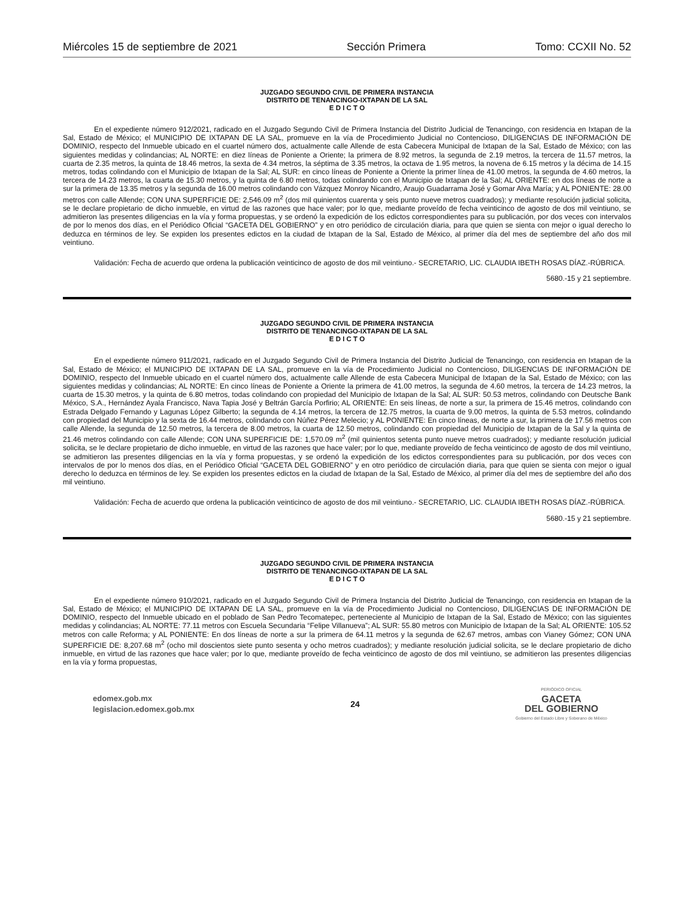Miércoles 15 de septiembre de 2021 Sección Primera Tomo: CCXII No. 52
JUZGADO SEGUNDO CIVIL DE PRIMERA INSTANCIA
DISTRITO DE TENANCINGO-IXTAPAN DE LA SAL
E D I C T O
En el expediente número 912/2021, radicado en el Juzgado Segundo Civil de Primera Instancia del Distrito Judicial de Tenancingo, con residencia en Ixtapan de la Sal, Estado de México; el MUNICIPIO DE IXTAPAN DE LA SAL, promueve en la vía de Procedimiento Judicial no Contencioso, DILIGENCIAS DE INFORMACIÓN DE DOMINIO, respecto del Inmueble ubicado en el cuartel número dos, actualmente calle Allende de esta Cabecera Municipal de Ixtapan de la Sal, Estado de México; con las siguientes medidas y colindancias; AL NORTE: en diez líneas de Poniente a Oriente; la primera de 8.92 metros, la segunda de 2.19 metros, la tercera de 11.57 metros, la cuarta de 2.35 metros, la quinta de 18.46 metros, la sexta de 4.34 metros, la séptima de 3.35 metros, la octava de 1.95 metros, la novena de 6.15 metros y la décima de 14.15 metros, todas colindando con el Municipio de Ixtapan de la Sal; AL SUR: en cinco líneas de Poniente a Oriente la primer línea de 41.00 metros, la segunda de 4.60 metros, la tercera de 14.23 metros, la cuarta de 15.30 metros, y la quinta de 6.80 metros, todas colindando con el Municipio de Ixtapan de la Sal; AL ORIENTE: en dos líneas de norte a sur la primera de 13.35 metros y la segunda de 16.00 metros colindando con Vázquez Monroy Nicandro, Araujo Guadarrama José y Gomar Alva María; y AL PONIENTE: 28.00 metros con calle Allende; CON UNA SUPERFICIE DE: 2,546.09 m<sup>2</sup> (dos mil quinientos cuarenta y seis punto nueve metros cuadrados); y mediante resolución judicial solicita, se le declare propietario de dicho inmueble, en virtud de las razones que hace valer; por lo que, mediante proveído de fecha veinticinco de agosto de dos mil veintiuno, se admitieron las presentes diligencias en la vía y forma propuestas, y se ordenó la expedición de los edictos correspondientes para su publicación, por dos veces con intervalos de por lo menos dos días, en el Periódico Oficial “GACETA DEL GOBIERNO” y en otro periódico de circulación diaria, para que quien se sienta con mejor o igual derecho lo deduzca en términos de ley. Se expiden los presentes edictos en la ciudad de Ixtapan de la Sal, Estado de México, al primer día del mes de septiembre del año dos mil veintiuno.
Validación: Fecha de acuerdo que ordena la publicación veinticinco de agosto de dos mil veintiuno.- SECRETARIO, LIC. CLAUDIA IBETH ROSAS DÍAZ.-RÚBRICA.
5680.-15 y 21 septiembre.
JUZGADO SEGUNDO CIVIL DE PRIMERA INSTANCIA
DISTRITO DE TENANCINGO-IXTAPAN DE LA SAL
E D I C T O
En el expediente número 911/2021, radicado en el Juzgado Segundo Civil de Primera Instancia del Distrito Judicial de Tenancingo, con residencia en Ixtapan de la Sal, Estado de México; el MUNICIPIO DE IXTAPAN DE LA SAL, promueve en la vía de Procedimiento Judicial no Contencioso, DILIGENCIAS DE INFORMACIÓN DE DOMINIO, respecto del Inmueble ubicado en el cuartel número dos, actualmente calle Allende de esta Cabecera Municipal de Ixtapan de la Sal, Estado de México; con las siguientes medidas y colindancias; AL NORTE: En cinco líneas de Poniente a Oriente la primera de 41.00 metros, la segunda de 4.60 metros, la tercera de 14.23 metros, la cuarta de 15.30 metros, y la quinta de 6.80 metros, todas colindando con propiedad del Municipio de Ixtapan de la Sal; AL SUR: 50.53 metros, colindando con Deutsche Bank México, S.A., Hernández Ayala Francisco, Nava Tapia José y Beltrán García Porfirio; AL ORIENTE: En seis líneas, de norte a sur, la primera de 15.46 metros, colindando con Estrada Delgado Fernando y Lagunas López Gilberto; la segunda de 4.14 metros, la tercera de 12.75 metros, la cuarta de 9.00 metros, la quinta de 5.53 metros, colindando con propiedad del Municipio y la sexta de 16.44 metros, colindando con Núñez Pérez Melecio; y AL PONIENTE: En cinco líneas, de norte a sur, la primera de 17.56 metros con calle Allende, la segunda de 12.50 metros, la tercera de 8.00 metros, la cuarta de 12.50 metros, colindando con propiedad del Municipio de Ixtapan de la Sal y la quinta de 21.46 metros colindando con calle Allende; CON UNA SUPERFICIE DE: 1,570.09 m<sup>2</sup> (mil quinientos setenta punto nueve metros cuadrados); y mediante resolución judicial solicita, se le declare propietario de dicho inmueble, en virtud de las razones que hace valer; por lo que, mediante proveído de fecha veinticinco de agosto de dos mil veintiuno, se admitieron las presentes diligencias en la vía y forma propuestas, y se ordenó la expedición de los edictos correspondientes para su publicación, por dos veces con intervalos de por lo menos dos días, en el Periódico Oficial “GACETA DEL GOBIERNO” y en otro periódico de circulación diaria, para que quien se sienta con mejor o igual derecho lo deduzca en términos de ley. Se expiden los presentes edictos en la ciudad de Ixtapan de la Sal, Estado de México, al primer día del mes de septiembre del año dos mil veintiuno.
Validación: Fecha de acuerdo que ordena la publicación veinticinco de agosto de dos mil veintiuno.- SECRETARIO, LIC. CLAUDIA IBETH ROSAS DÍAZ.-RÚBRICA.
5680.-15 y 21 septiembre.
JUZGADO SEGUNDO CIVIL DE PRIMERA INSTANCIA
DISTRITO DE TENANCINGO-IXTAPAN DE LA SAL
E D I C T O
En el expediente número 910/2021, radicado en el Juzgado Segundo Civil de Primera Instancia del Distrito Judicial de Tenancingo, con residencia en Ixtapan de la Sal, Estado de México; el MUNICIPIO DE IXTAPAN DE LA SAL, promueve en la vía de Procedimiento Judicial no Contencioso, DILIGENCIAS DE INFORMACIÓN DE DOMINIO, respecto del Inmueble ubicado en el poblado de San Pedro Tecomatepec, perteneciente al Municipio de Ixtapan de la Sal, Estado de México; con las siguientes medidas y colindancias; AL NORTE: 77.11 metros con Escuela Secundaria “Felipe Villanueva”; AL SUR: 55.80 metros con Municipio de Ixtapan de la Sal; AL ORIENTE: 105.52 metros con calle Reforma; y AL PONIENTE: En dos líneas de norte a sur la primera de 64.11 metros y la segunda de 62.67 metros, ambas con Vianey Gómez; CON UNA SUPERFICIE DE: 8,207.68 m<sup>2</sup> (ocho mil doscientos siete punto sesenta y ocho metros cuadrados); y mediante resolución judicial solicita, se le declare propietario de dicho inmueble, en virtud de las razones que hace valer; por lo que, mediante proveído de fecha veinticinco de agosto de dos mil veintiuno, se admitieron las presentes diligencias en la vía y forma propuestas,
edomex.gob.mx
legislacion.edomex.gob.mx
24
PERIÓDICO OFICIAL
GACETA
DEL GOBIERNO
Gobierno del Estado Libre y Soberano de México